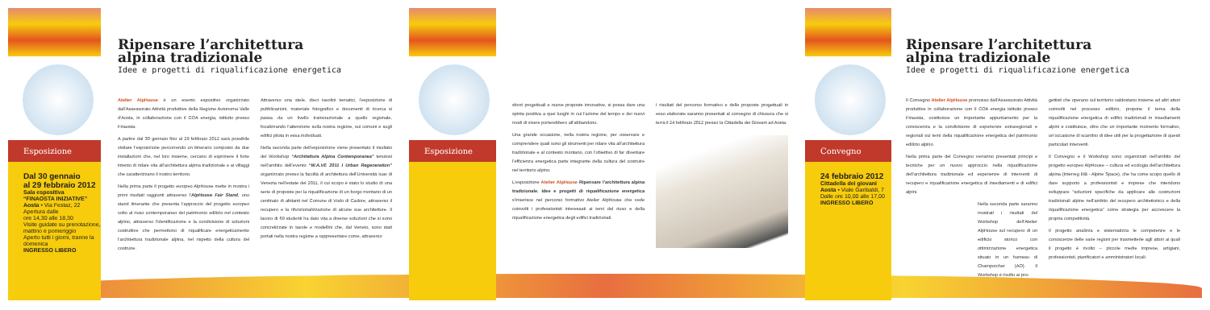Esposizione
Dal 30 gennaio
al 29 febbraio 2012
Sala espositiva
“FINAOSTA INIZIATIVE”
Aosta • Via Festaz, 22
Apertura dalle
ore 14,30 alle 18,30
Visite guidate su prenotazione, mattino e pomeriggio
Aperto tutti i giorni, tranne la domenica
INGRESSO LIBERO
Ripensare l’architettura
alpina tradizionale
Idee e progetti di riqualificazione energetica
Atelier AlpHouse è un evento espositivo organizzato dall’Assessorato Attività produttive della Regione Autonoma Valle d’Aosta, in collaborazione con il COA energia, istituito presso Finaosta.
A partire dal 30 gennaio fino al 29 febbraio 2012 sarà possibile visitare l’esposizione percorrendo un itinerario composto da due installazioni che, nel loro insieme, cercano di esprimere il forte intento di ridare vita all’architettura alpina tradizionale e ai villaggi che caratterizzano il nostro territorio.
Nella prima parte il progetto europeo AlpHouse mette in mostra i primi risultati raggiunti attraverso l’AlpHouse Fair Stand, uno stand itinerante che presenta l’approccio del progetto europeo volto al riuso contemporaneo del patrimonio edilizio nel contesto alpino, attraverso l’identificazione e la condivisione di soluzioni costruttive che permettono di riqualificare energeticamente l’architettura tradizionale alpina, nel rispetto della cultura del costruire.
Attraverso una stele, dieci tavolini tematici, l’esposizione di pubblicazioni, materiale fotografico e documenti di ricerca si passa da un livello transnazionale a quello regionale, focalizzando l’attenzione sulla nostra regione, sui comuni e sugli edifici pilota in essa individuati.
Nella seconda parte dell’esposizione viene presentato il risultato del Workshop “Architettura Alpina Contemporanea” tenutosi nell’ambito dell’evento “W.A.VE 2011 I Urban Regeneration” organizzato presso la facoltà di architettura dell’Università Iuav di Venezia nell’estate del 2011, il cui scopo è stato lo studio di una serie di proposte per la riqualificazione di un borgo montano di un centinaio di abitanti nel Comune di Vodo di Cadore, attraverso il recupero e la rifunzionalizzazione di alcune sue architetture. Il lavoro di 69 studenti ha dato vita a diverse soluzioni che si sono concretizzate in tavole e modellini che, dal Veneto, sono stati portati nella nostra regione a rappresentare come, attraverso
Esposizione
sforzi progettuali e nuove proposte innovative, si possa dare una spinta positiva a quei luoghi in cui l’azione del tempo e dei nuovi modi di vivere porterebbero all’abbandono.
Una grande occasione, nella nostra regione, per osservare e comprendere quali sono gli strumenti per ridare vita all’architettura tradizionale e al contesto montano, con l’obiettivo di far diventare l’efficienza energetica parte integrante della cultura del costruire nel territorio alpino.
L’esposizione Atelier AlpHouse Ripensare l’architettura alpina tradizionale. Idee e progetti di riqualificazione energetica s’inserisce nel percorso formativo Atelier AlpHouse che vede coinvolti i professionisti interessati ai temi del riuso e della riqualificazione energetica degli edifici tradizionali.
I risultati del percorso formativo e delle proposte progettuali in esso elaborate saranno presentati al convegno di chiusura che si terrà il 24 febbraio 2012 presso la Cittadella dei Giovani ad Aosta.
Convegno
24 febbraio 2012
Cittadella dei giovani
Aosta • Viale Garibaldi, 7
Dalle ore 10,00 alle 17,00
INGRESSO LIBERO
Ripensare l’architettura
alpina tradizionale
Idee e progetti di riqualificazione energetica
Il Convegno Atelier AlpHouse promosso dall’Assessorato Attività produttive in collaborazione con il COA energia istituito presso Finaosta, costituisce un importante appuntamento per la conoscenza e la condivisione di esperienze extraregionali e regionali sui temi della riqualificazione energetica del patrimonio edilizio alpino.
Nella prima parte del Convegno verranno presentati principi e tecniche per un nuovo approccio nella riqualificazione dell’architettura tradizionale ed esperienze di interventi di recupero e riqualificazione energetica di insediamenti e di edifici alpini.
Nella seconda parte saranno mostrati i risultati del Workshop dell’Atelier AlpHouse sul recupero di un edificio storico con ottimizzazione energetica situato in un hameau di Champorcher (AO). Il Workshop è rivolto ai pro-
gettisti che operano sul territorio valdostano insieme ad altri attori coinvolti nel processo edilizio, propone il tema della riqualificazione energetica di edifici tradizionali in insediamenti alpini e costituisce, oltre che un importante momento formativo, un’occasione di scambio di idee utili per la progettazione di questi particolari interventi.
Il Convegno e il Workshop sono organizzati nell’ambito del progetto europeo AlpHouse – cultura ed ecologia dell’architettura alpina (Interreg IIIB - Alpine Space), che ha come scopo quello di dare supporto a professionisti e imprese che intendono sviluppare “soluzioni specifiche da applicare alle costruzioni tradizionali alpine nell’ambito del recupero architettonico e della riqualificazione energetica” come strategia per accrescere la propria competitività.
Il progetto analizza e sistematizza le competenze e le conoscenze delle varie regioni per trasmetterle agli attori ai quali il progetto è rivolto – piccole medie imprese, artigiani, professionisti, pianificatori e amministratori locali.